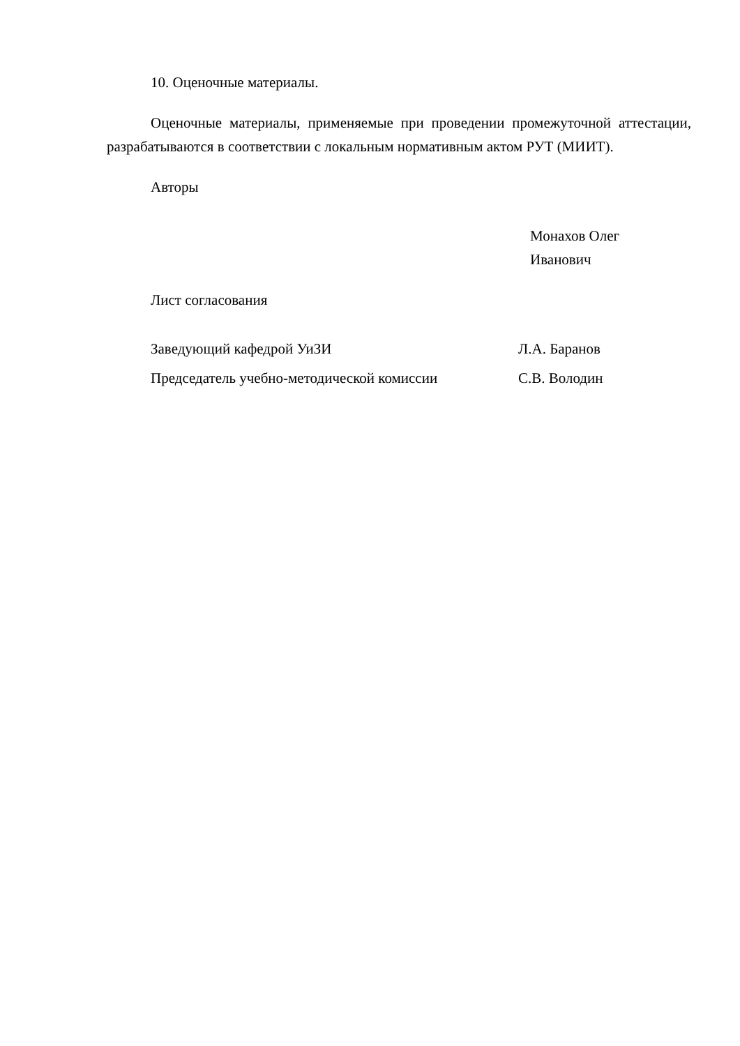10. Оценочные материалы.
Оценочные материалы, применяемые при проведении промежуточной аттестации, разрабатываются в соответствии с локальным нормативным актом РУТ (МИИТ).
Авторы
Монахов Олег
Иванович
Лист согласования
Заведующий кафедрой УиЗИ Л.А. Баранов
Председатель учебно-методической комиссии С.В. Володин